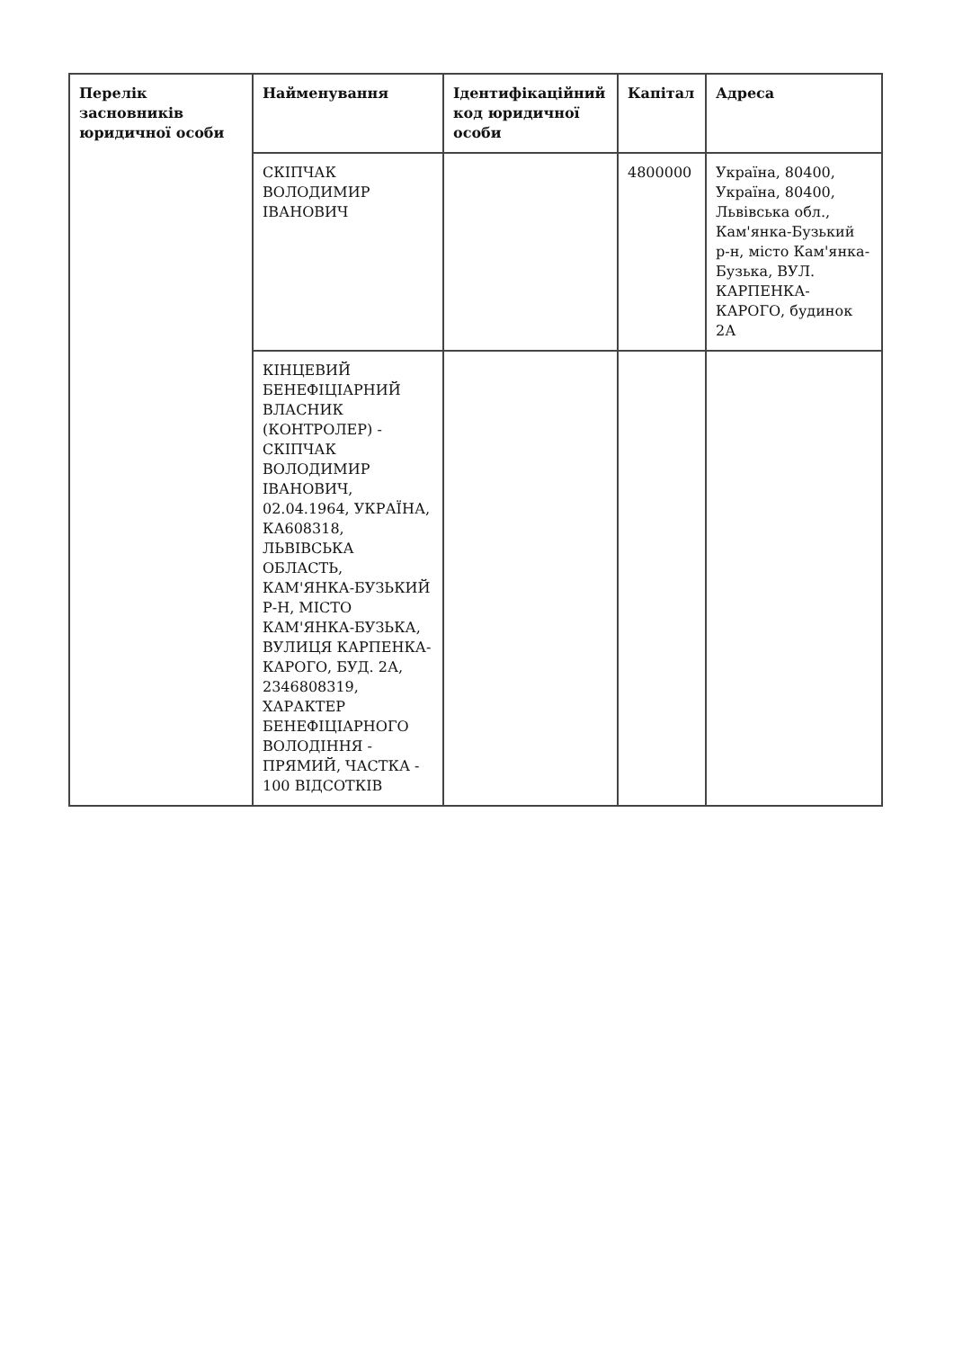| Перелік засновників юридичної особи | Найменування | Ідентифікаційний код юридичної особи | Капітал | Адреса |
| --- | --- | --- | --- | --- |
| | СКІПЧАК ВОЛОДИМИР ІВАНОВИЧ | | 4800000 | Україна, 80400, Україна, 80400, Львівська обл., Кам'янка-Бузький р-н, місто Кам'янка-Бузька, ВУЛ. КАРПЕНКА-КАРОГО, будинок 2А |
| | КІНЦЕВИЙ БЕНЕФІЦІАРНИЙ ВЛАСНИК (КОНТРОЛЕР) - СКІПЧАК ВОЛОДИМИР ІВАНОВИЧ, 02.04.1964, УКРАЇНА, КА608318, ЛЬВІВСЬКА ОБЛАСТЬ, КАМ'ЯНКА-БУЗЬКИЙ Р-Н, МІСТО КАМ'ЯНКА-БУЗЬКА, ВУЛИЦЯ КАРПЕНКА-КАРОГО, БУД. 2А, 2346808319, ХАРАКТЕР БЕНЕФІЦІАРНОГО ВОЛОДІННЯ - ПРЯМИЙ, ЧАСТКА - 100 ВІДСОТКІВ | | | |